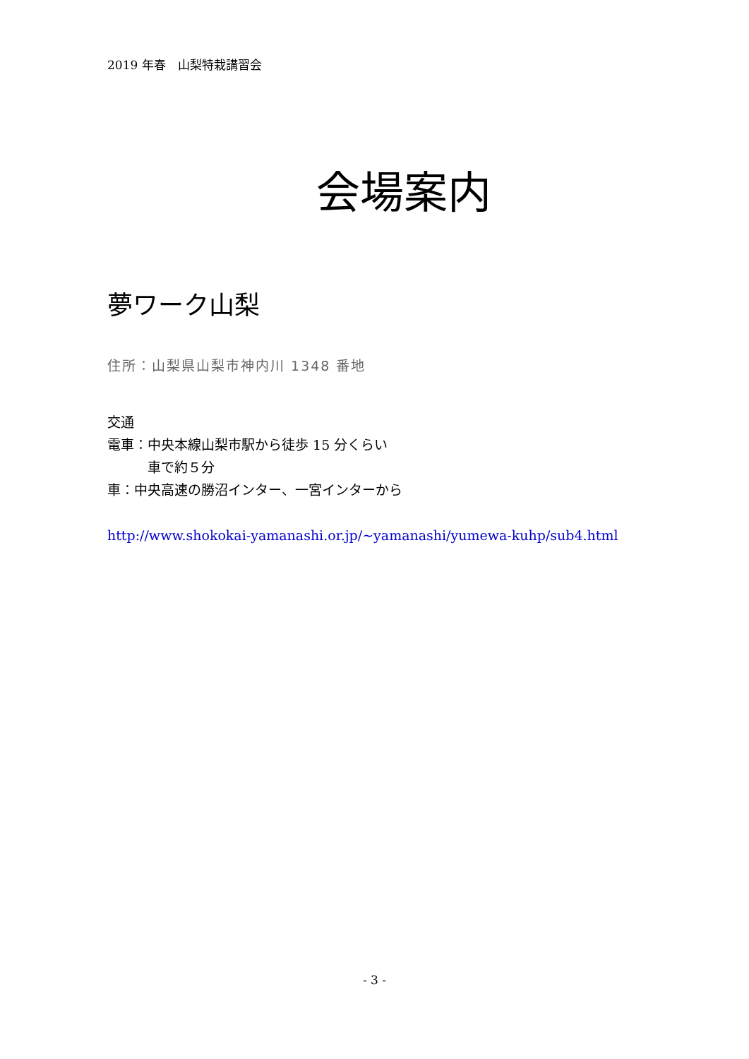2019 年春　山梨特栽講習会
会場案内
夢ワーク山梨
住所：山梨県山梨市神内川 1348 番地
交通
電車：中央本線山梨市駅から徒歩 15 分くらい
　　　車で約５分
車：中央高速の勝沼インター、一宮インターから
http://www.shokokai-yamanashi.or.jp/~yamanashi/yumewa-kuhp/sub4.html
- 3 -